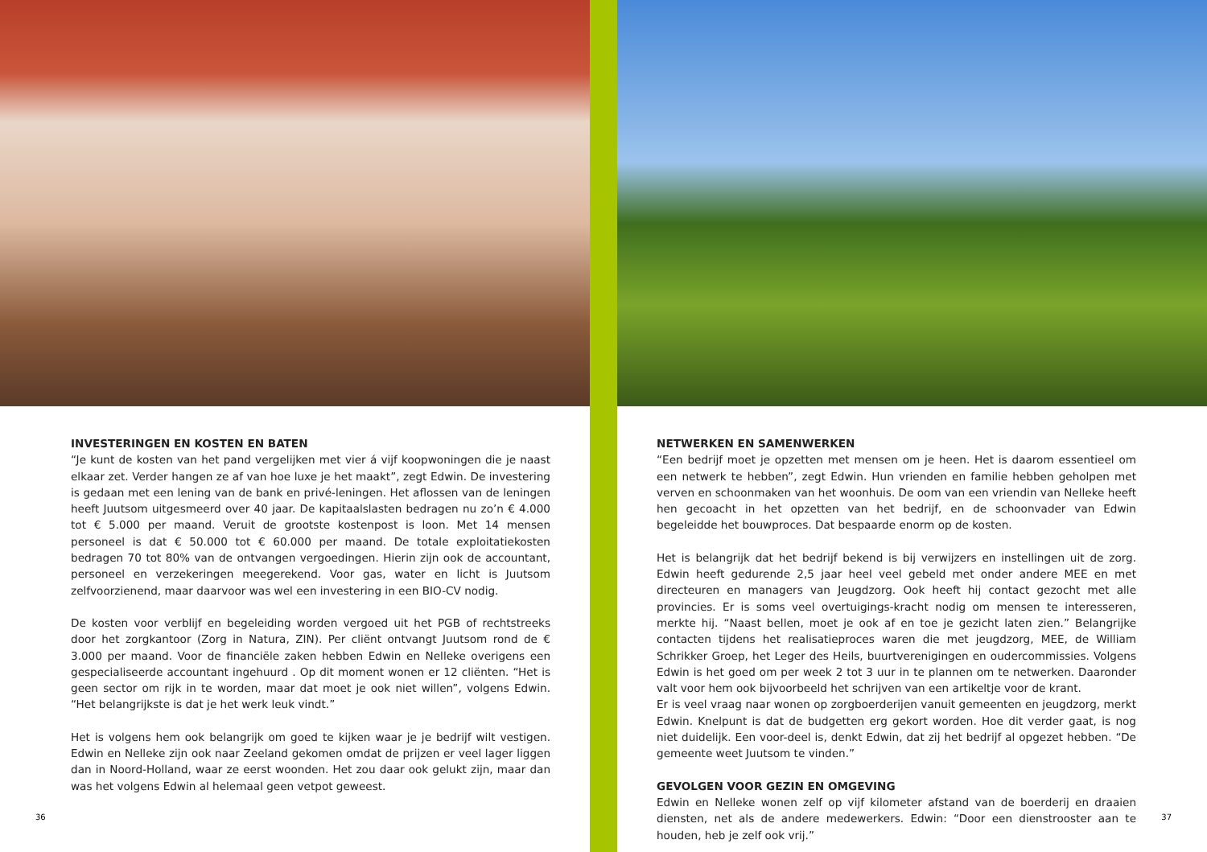INVESTERINGEN EN KOSTEN EN BATEN
“Je kunt de kosten van het pand vergelijken met vier á vijf koopwoningen die je naast elkaar zet. Verder hangen ze af van hoe luxe je het maakt”, zegt Edwin. De investering is gedaan met een lening van de bank en privé-leningen. Het aflossen van de leningen heeft Juutsom uitgesmeerd over 40 jaar. De kapitaalslasten bedragen nu zo’n € 4.000 tot € 5.000 per maand. Veruit de grootste kostenpost is loon. Met 14 mensen personeel is dat € 50.000 tot € 60.000 per maand. De totale exploitatiekosten bedragen 70 tot 80% van de ontvangen vergoedingen. Hierin zijn ook de accountant, personeel en verzekeringen meegerekend. Voor gas, water en licht is Juutsom zelfvoorzienend, maar daarvoor was wel een investering in een BIO-CV nodig.
De kosten voor verblijf en begeleiding worden vergoed uit het PGB of rechtstreeks door het zorgkantoor (Zorg in Natura, ZIN). Per cliënt ontvangt Juutsom rond de € 3.000 per maand. Voor de financiële zaken hebben Edwin en Nelleke overigens een gespecialiseerde accountant ingehuurd . Op dit moment wonen er 12 cliënten. “Het is geen sector om rijk in te worden, maar dat moet je ook niet willen”, volgens Edwin. “Het belangrijkste is dat je het werk leuk vindt.”
Het is volgens hem ook belangrijk om goed te kijken waar je je bedrijf wilt vestigen. Edwin en Nelleke zijn ook naar Zeeland gekomen omdat de prijzen er veel lager liggen dan in Noord-Holland, waar ze eerst woonden. Het zou daar ook gelukt zijn, maar dan was het volgens Edwin al helemaal geen vetpot geweest.
36
NETWERKEN EN SAMENWERKEN
“Een bedrijf moet je opzetten met mensen om je heen. Het is daarom essentieel om een netwerk te hebben”, zegt Edwin. Hun vrienden en familie hebben geholpen met verven en schoonmaken van het woonhuis. De oom van een vriendin van Nelleke heeft hen gecoacht in het opzetten van het bedrijf, en de schoonvader van Edwin begeleidde het bouwproces. Dat bespaarde enorm op de kosten.
Het is belangrijk dat het bedrijf bekend is bij verwijzers en instellingen uit de zorg. Edwin heeft gedurende 2,5 jaar heel veel gebeld met onder andere MEE en met directeuren en managers van Jeugdzorg. Ook heeft hij contact gezocht met alle provincies. Er is soms veel overtuigings-kracht nodig om mensen te interesseren, merkte hij. “Naast bellen, moet je ook af en toe je gezicht laten zien.” Belangrijke contacten tijdens het realisatieproces waren die met jeugdzorg, MEE, de William Schrikker Groep, het Leger des Heils, buurtverenigingen en oudercommissies. Volgens Edwin is het goed om per week 2 tot 3 uur in te plannen om te netwerken. Daaronder valt voor hem ook bijvoorbeeld het schrijven van een artikeltje voor de krant.
Er is veel vraag naar wonen op zorgboerderijen vanuit gemeenten en jeugdzorg, merkt Edwin. Knelpunt is dat de budgetten erg gekort worden. Hoe dit verder gaat, is nog niet duidelijk. Een voor-deel is, denkt Edwin, dat zij het bedrijf al opgezet hebben. “De gemeente weet Juutsom te vinden.”
GEVOLGEN VOOR GEZIN EN OMGEVING
Edwin en Nelleke wonen zelf op vijf kilometer afstand van de boerderij en draaien diensten, net als de andere medewerkers. Edwin: “Door een dienstrooster aan te houden, heb je zelf ook vrij.”
37